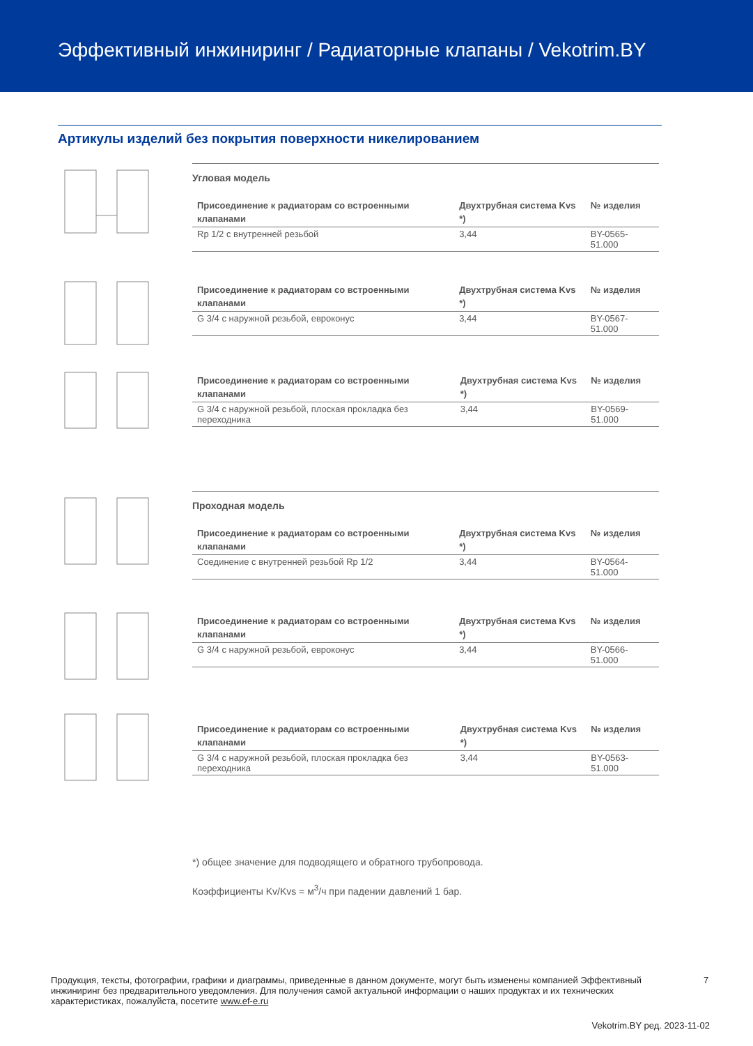Эффективный инжиниринг / Радиаторные клапаны / Vekotrim.BY
Артикулы изделий без покрытия поверхности никелированием
Угловая модель
| Присоединение к радиаторам со встроенными клапанами | Двухтрубная система Kvs *) | № изделия |
| --- | --- | --- |
| Rp 1/2 с внутренней резьбой | 3,44 | BY-0565-51.000 |
| Присоединение к радиаторам со встроенными клапанами | Двухтрубная система Kvs *) | № изделия |
| --- | --- | --- |
| G 3/4 с наружной резьбой, евроконус | 3,44 | BY-0567-51.000 |
| Присоединение к радиаторам со встроенными клапанами | Двухтрубная система Kvs *) | № изделия |
| --- | --- | --- |
| G 3/4 с наружной резьбой, плоская прокладка без переходника | 3,44 | BY-0569-51.000 |
Проходная модель
| Присоединение к радиаторам со встроенными клапанами | Двухтрубная система Kvs *) | № изделия |
| --- | --- | --- |
| Соединение с внутренней резьбой Rp 1/2 | 3,44 | BY-0564-51.000 |
| Присоединение к радиаторам со встроенными клапанами | Двухтрубная система Kvs *) | № изделия |
| --- | --- | --- |
| G 3/4 с наружной резьбой, евроконус | 3,44 | BY-0566-51.000 |
| Присоединение к радиаторам со встроенными клапанами | Двухтрубная система Kvs *) | № изделия |
| --- | --- | --- |
| G 3/4 с наружной резьбой, плоская прокладка без переходника | 3,44 | BY-0563-51.000 |
*) общее значение для подводящего и обратного трубопровода.
Коэффициенты Kv/Kvs = м<sup>3</sup>/ч при падении давлений 1 бар.
Продукция, тексты, фотографии, графики и диаграммы, приведенные в данном документе, могут быть изменены компанией Эффективный инжиниринг без предварительного уведомления. Для получения самой актуальной информации о наших продуктах и их технических характеристиках, пожалуйста, посетите www.ef-e.ru
7
Vekotrim.BY ред. 2023-11-02